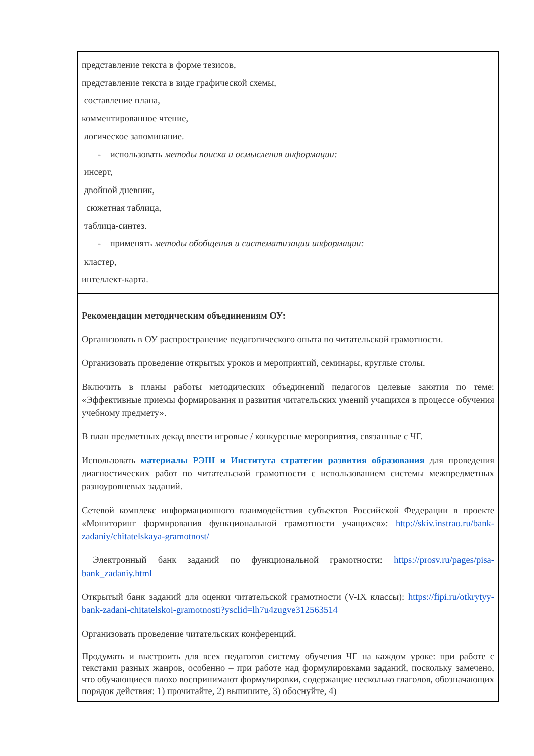| представление текста в форме тезисов, представление текста в виде графической схемы, составление плана, комментированное чтение, логическое запоминание. - использовать методы поиска и осмысления информации: инсерт, двойной дневник, сюжетная таблица, таблица-синтез. - применять методы обобщения и систематизации информации: кластер, интеллект-карта. |
| Рекомендации методическим объединениям ОУ: Организовать в ОУ распространение педагогического опыта по читательской грамотности. Организовать проведение открытых уроков и мероприятий, семинары, круглые столы. Включить в планы работы методических объединений педагогов целевые занятия по теме: «Эффективные приемы формирования и развития читательских умений учащихся в процессе обучения учебному предмету». В план предметных декад ввести игровые / конкурсные мероприятия, связанные с ЧГ. Использовать материалы РЭШ и Института стратегии развития образования для проведения диагностических работ по читательской грамотности с использованием системы межпредметных разноуровневых заданий. Сетевой комплекс информационного взаимодействия субъектов Российской Федерации в проекте «Мониторинг формирования функциональной грамотности учащихся»: http://skiv.instrao.ru/bank-zadaniy/chitatelskaya-gramotnost/ Электронный банк заданий по функциональной грамотности: https://prosv.ru/pages/pisa-bank_zadaniy.html Открытый банк заданий для оценки читательской грамотности (V-IX классы): https://fipi.ru/otkrytyy-bank-zadani-chitatelskoi-gramotnosti?ysclid=lh7u4zugve312563514 Организовать проведение читательских конференций. Продумать и выстроить для всех педагогов систему обучения ЧГ на каждом уроке: при работе с текстами разных жанров, особенно – при работе над формулировками заданий, поскольку замечено, что обучающиеся плохо воспринимают формулировки, содержащие несколько глаголов, обозначающих порядок действия: 1) прочитайте, 2) выпишите, 3) обоснуйте, 4) |